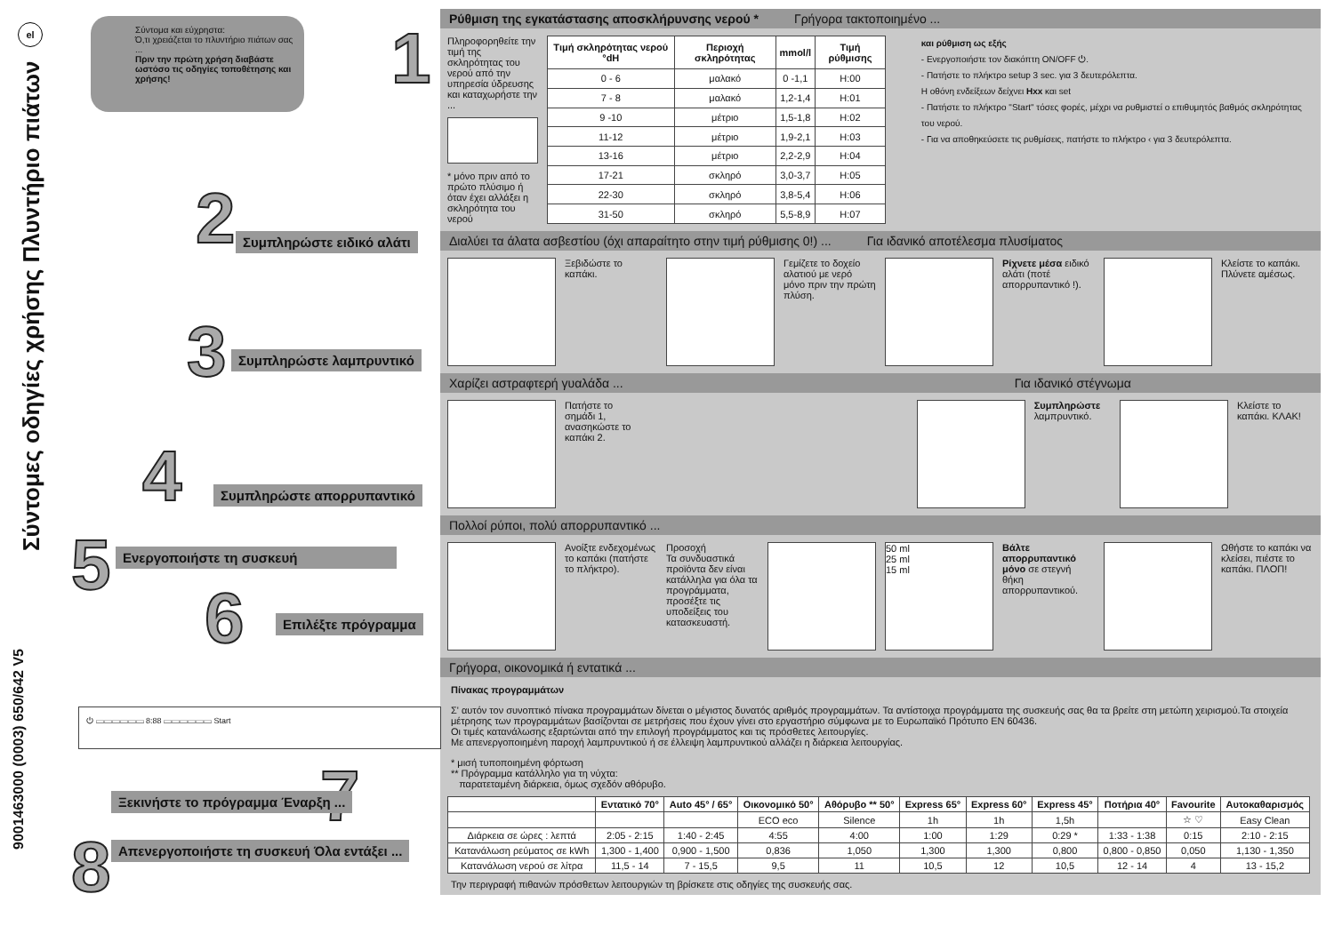el
Σύντομες οδηγίες χρήσης Πλυντήριο πιάτων
9001463000 (0003) 650/642 V5
Σύντομα και εύχρηστα:
Ό,τι χρειάζεται το πλυντήριο πιάτων σας ...
Πριν την πρώτη χρήση διαβάστε ωστόσο τις οδηγίες τοποθέτησης και χρήσης!
1
2 Συμπληρώστε ειδικό αλάτι
3 Συμπληρώστε λαμπρυντικό
4 Συμπληρώστε απορρυπαντικό
5 Ενεργοποιήστε τη συσκευή
6 Επιλέξτε πρόγραμμα
⏻ ▭▭▭▭▭▭ 8:88 ▭▭▭▭▭▭ Start
7
Ξεκινήστε το πρόγραμμα Έναρξη ...
8
Απενεργοποιήστε τη συσκευή Όλα εντάξει ...
Ρύθμιση της εγκατάστασης αποσκλήρυνσης νερού * Γρήγορα τακτοποιημένο ...
Πληροφορηθείτε την τιμή της σκληρότητας του νερού από την υπηρεσία ύδρευσης και καταχωρήστε την ...
* μόνο πριν από το πρώτο πλύσιμο ή όταν έχει αλλάξει η σκληρότητα του νερού
| Τιμή σκληρότητας νερού °dH | Περιοχή σκληρότητας | mmol/l | Τιμή ρύθμισης |
| --- | --- | --- | --- |
| 0 - 6 | μαλακό | 0 -1,1 | H:00 |
| 7 - 8 | μαλακό | 1,2-1,4 | H:01 |
| 9 -10 | μέτριο | 1,5-1,8 | H:02 |
| 11-12 | μέτριο | 1,9-2,1 | H:03 |
| 13-16 | μέτριο | 2,2-2,9 | H:04 |
| 17-21 | σκληρό | 3,0-3,7 | H:05 |
| 22-30 | σκληρό | 3,8-5,4 | H:06 |
| 31-50 | σκληρό | 5,5-8,9 | H:07 |
και ρύθμιση ως εξής
- Ενεργοποιήστε τον διακόπτη ON/OFF ⏻.
- Πατήστε το πλήκτρο setup 3 sec. για 3 δευτερόλεπτα.
Η οθόνη ενδείξεων δείχνει Hxx και set
- Πατήστε το πλήκτρο "Start" τόσες φορές, μέχρι να ρυθμιστεί ο επιθυμητός βαθμός σκληρότητας του νερού.
- Για να αποθηκεύσετε τις ρυθμίσεις, πατήστε το πλήκτρο ‹ για 3 δευτερόλεπτα.
Διαλύει τα άλατα ασβεστίου (όχι απαραίτητο στην τιμή ρύθμισης 0!) ... Για ιδανικό αποτέλεσμα πλυσίματος
Ξεβιδώστε το καπάκι.
Γεμίζετε το δοχείο αλατιού με νερό μόνο πριν την πρώτη πλύση.
Ρίχνετε μέσα ειδικό αλάτι (ποτέ απορρυπαντικό !).
Κλείστε το καπάκι. Πλύνετε αμέσως.
Χαρίζει αστραφτερή γυαλάδα ... Για ιδανικό στέγνωμα
Πατήστε το σημάδι 1, ανασηκώστε το καπάκι 2.
Συμπληρώστε λαμπρυντικό.
Κλείστε το καπάκι. ΚΛΑΚ!
Πολλοί ρύποι, πολύ απορρυπαντικό ...
Ανοίξτε ενδεχομένως το καπάκι (πατήστε το πλήκτρο).
Προσοχή
Τα συνδυαστικά προϊόντα δεν είναι κατάλληλα για όλα τα προγράμματα, προσέξτε τις υποδείξεις του κατασκευαστή.
50 ml
25 ml
15 ml
Βάλτε απορρυπαντικό μόνο σε στεγνή θήκη απορρυπαντικού.
Ωθήστε το καπάκι να κλείσει, πιέστε το καπάκι. ΠΛΟΠ!
Γρήγορα, οικονομικά ή εντατικά ...
Πίνακας προγραμμάτων
Σ' αυτόν τον συνοπτικό πίνακα προγραμμάτων δίνεται ο μέγιστος δυνατός αριθμός προγραμμάτων. Τα αντίστοιχα προγράμματα της συσκευής σας θα τα βρείτε στη μετώπη χειρισμού.Τα στοιχεία μέτρησης των προγραμμάτων βασίζονται σε μετρήσεις που έχουν γίνει στο εργαστήριο σύμφωνα με το Ευρωπαϊκό Πρότυπο EN 60436.
Οι τιμές κατανάλωσης εξαρτώνται από την επιλογή προγράμματος και τις πρόσθετες λειτουργίες.
Με απενεργοποιημένη παροχή λαμπρυντικού ή σε έλλειψη λαμπρυντικού αλλάζει η διάρκεια λειτουργίας.
* μισή τυποποιημένη φόρτωση
** Πρόγραμμα κατάλληλο για τη νύχτα:
παρατεταμένη διάρκεια, όμως σχεδόν αθόρυβο.
| | Εντατικό 70° | Auto 45° / 65° | Οικονομικό 50° | Αθόρυβο ** 50° | Express 65° | Express 60° | Express 45° | Ποτήρια 40° | Favourite | Αυτοκαθαρισμός |
| --- | --- | --- | --- | --- | --- | --- | --- | --- | --- | --- |
| | | | ECO eco | Silence | 1h | 1h | 1,5h | | ☆ ♡ | Easy Clean |
| Διάρκεια σε ώρες : λεπτά | 2:05 - 2:15 | 1:40 - 2:45 | 4:55 | 4:00 | 1:00 | 1:29 | 0:29 * | 1:33 - 1:38 | 0:15 | 2:10 - 2:15 |
| Κατανάλωση ρεύματος σε kWh | 1,300 - 1,400 | 0,900 - 1,500 | 0,836 | 1,050 | 1,300 | 1,300 | 0,800 | 0,800 - 0,850 | 0,050 | 1,130 - 1,350 |
| Κατανάλωση νερού σε λίτρα | 11,5 - 14 | 7 - 15,5 | 9,5 | 11 | 10,5 | 12 | 10,5 | 12 - 14 | 4 | 13 - 15,2 |
Την περιγραφή πιθανών πρόσθετων λειτουργιών τη βρίσκετε στις οδηγίες της συσκευής σας.